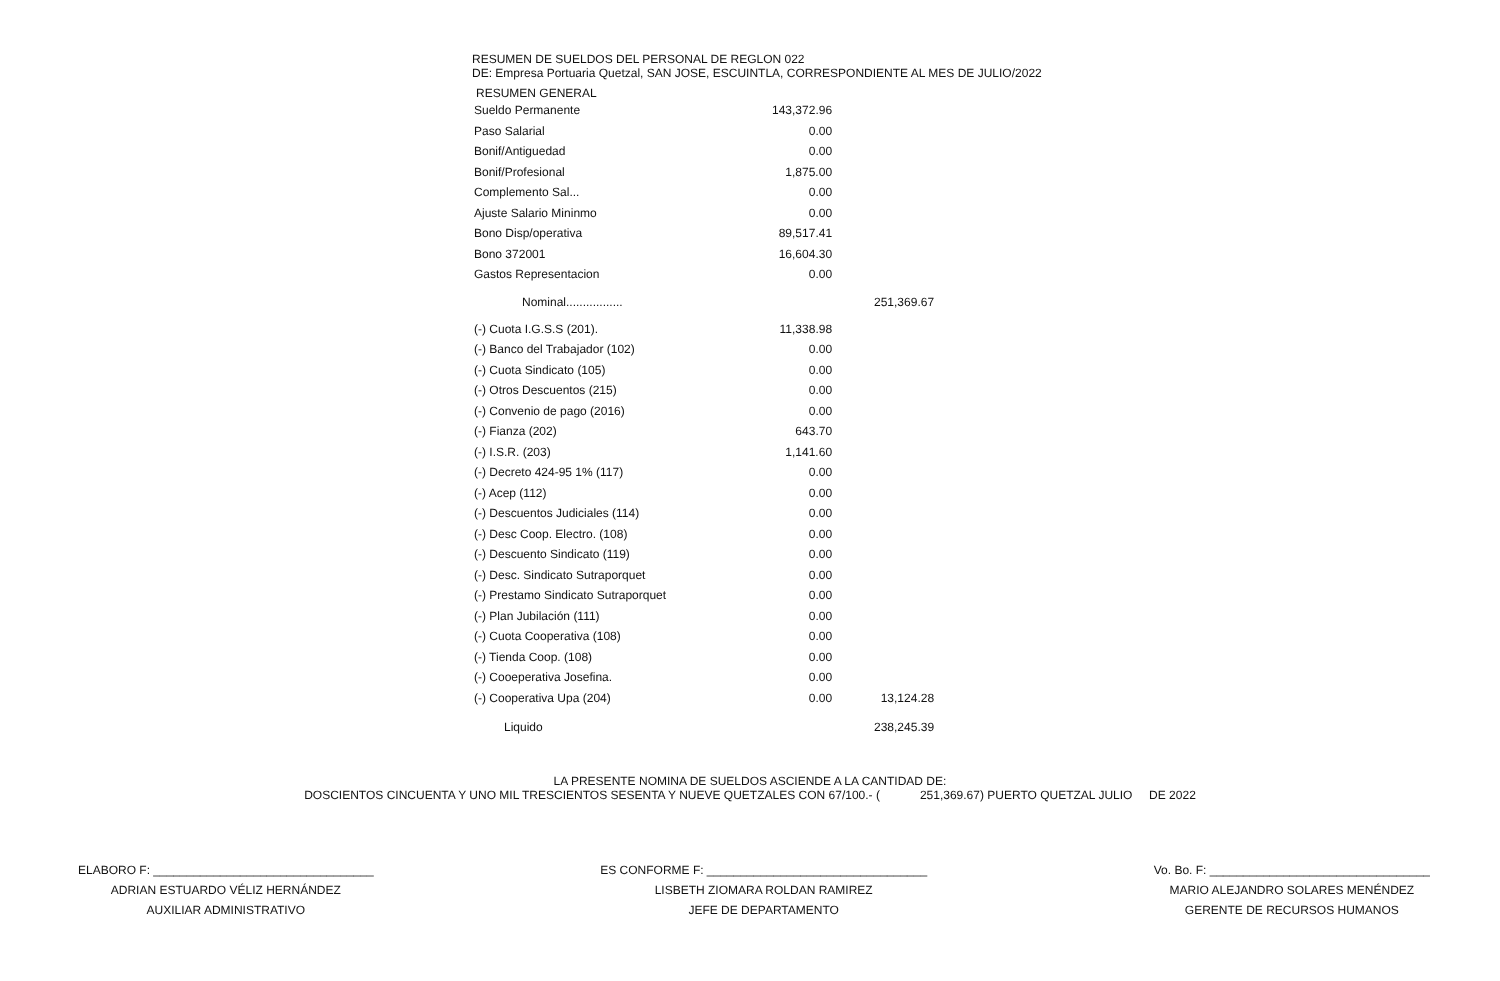RESUMEN DE SUELDOS DEL PERSONAL DE REGLON 022
DE: Empresa Portuaria Quetzal, SAN JOSE, ESCUINTLA, CORRESPONDIENTE AL MES DE JULIO/2022
RESUMEN GENERAL
| Sueldo Permanente | 143,372.96 | |
| Paso Salarial | 0.00 | |
| Bonif/Antiguedad | 0.00 | |
| Bonif/Profesional | 1,875.00 | |
| Complemento Sal... | 0.00 | |
| Ajuste Salario Mininmo | 0.00 | |
| Bono Disp/operativa | 89,517.41 | |
| Bono 372001 | 16,604.30 | |
| Gastos Representacion | 0.00 | |
| Nominal................. | | 251,369.67 |
| (-) Cuota I.G.S.S (201). | 11,338.98 | |
| (-) Banco del Trabajador (102) | 0.00 | |
| (-) Cuota Sindicato (105) | 0.00 | |
| (-) Otros Descuentos (215) | 0.00 | |
| (-) Convenio de pago (2016) | 0.00 | |
| (-) Fianza (202) | 643.70 | |
| (-) I.S.R. (203) | 1,141.60 | |
| (-) Decreto 424-95 1% (117) | 0.00 | |
| (-) Acep (112) | 0.00 | |
| (-) Descuentos Judiciales (114) | 0.00 | |
| (-) Desc Coop. Electro. (108) | 0.00 | |
| (-) Descuento Sindicato (119) | 0.00 | |
| (-) Desc. Sindicato Sutraporquet | 0.00 | |
| (-) Prestamo Sindicato Sutraporquet | 0.00 | |
| (-) Plan Jubilación (111) | 0.00 | |
| (-) Cuota Cooperativa (108) | 0.00 | |
| (-) Tienda Coop. (108) | 0.00 | |
| (-) Cooeperativa Josefina. | 0.00 | |
| (-) Cooperativa Upa (204) | 0.00 | 13,124.28 |
| Liquido | | 238,245.39 |
LA PRESENTE NOMINA DE SUELDOS ASCIENDE A LA CANTIDAD DE:
DOSCIENTOS CINCUENTA Y UNO MIL TRESCIENTOS SESENTA Y NUEVE QUETZALES CON 67/100.- ( 251,369.67) PUERTO QUETZAL JULIO DE 2022
ELABORO F: _________________________________
ADRIAN ESTUARDO VÉLIZ HERNÁNDEZ
AUXILIAR ADMINISTRATIVO
ES CONFORME F: _________________________________
LISBETH ZIOMARA ROLDAN RAMIREZ
JEFE DE DEPARTAMENTO
Vo. Bo. F: _________________________________
MARIO ALEJANDRO SOLARES MENÉNDEZ
GERENTE DE RECURSOS HUMANOS